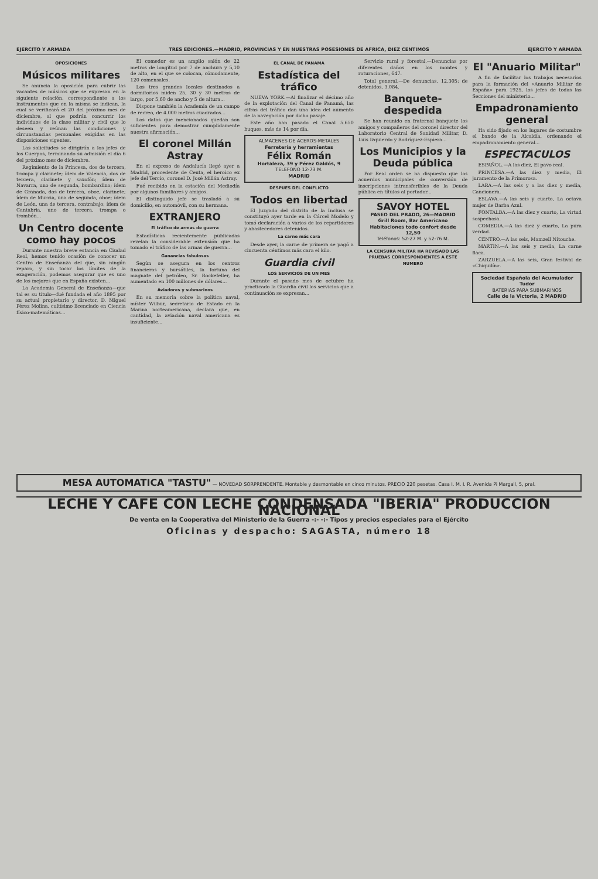EJERCITO Y ARMADA TRES EDICIONES.—MADRID, PROVINCIAS Y EN NUESTRAS POSESIONES DE AFRICA, DIEZ CENTIMOS EJERCITO Y ARMADA
OPOSICIONES
Músicos militares
Se anuncia la oposición para cubrir las vacantes de músicos que se expresan en la siguiente relación, correspondiente a los instrumentos que en la misma se indican, la cual se verificará el 20 del próximo mes de diciembre, al que podrán concurrir los individuos de la clase militar y civil que lo deseen y reúnan las condiciones y circunstancias personales exigidas en las disposiciones vigentes.
Las solicitudes se dirigirán a los jefes de los Cuerpos, terminando su admisión el día 6 del próximo mes de diciembre.
Regimiento de la Princesa, dos de tercera, trompa y clarinete; ídem de Valencia, dos de tercera, clarinete y saxofón; ídem de Navarra, uno de segunda, bombardino; ídem de Granada, dos de tercera, oboe, clarinete; ídem de Murcia, una de segunda, oboe; ídem de León, una de tercera, contrabajo; ídem de Cantabria, uno de tercera, trompa o trombón...
Un Centro docente como hay pocos
Durante nuestra breve estancia en Ciudad Real, hemos tenido ocasión de conocer un Centro de Enseñanza del que, sin ningún reparo, y sin tocar los límites de la exageración, podemos asegurar que es uno de los mejores que en España existen...
La Academia General de Enseñanza—que tal es su título—fué fundada el año 1895 por su actual propietario y director, D. Miguel Pérez Molina, cultísimo licenciado en Ciencia físico-matemáticas...
El comedor es un amplio salón de 22 metros de longitud por 7 de anchura y 5,10 de alto, en el que se colocan, cómodamente, 120 comensales.
Los tres grandes locales destinados a dormitorios miden 25, 30 y 30 metros de largo, por 5,60 de ancho y 5 de altura...
Dispone también la Academia de un campo de recreo, de 4.000 metros cuadrados...
Los datos que mencionados quedan son suficientes para demostrar cumplidamente nuestra afirmación...
El coronel Millán Astray
En el expreso de Andalucía llegó ayer a Madrid, procedente de Ceuta, el heroico ex jefe del Tercio, coronel D. José Millán Astray.
Fué recibido en la estación del Mediodía por algunos familiares y amigos.
El distinguido jefe se trasladó a su domicilio, en automóvil, con su hermana.
EXTRANJERO
El tráfico de armas de guerra
Estadísticas recientemente publicadas revelan la considerable extensión que ha tomado el tráfico de las armas de guerra...
Ganancias fabulosas
Según se asegura en los centros financieros y bursátiles, la fortuna del magnate del petróleo, Sr. Rockefeller, ha aumentado en 100 millones de dólares...
Aviadores y submarinos
En su memoria sobre la política naval, míster Wilbur, secretario de Estado en la Marina norteamericana, declara que, en cantidad, la aviación naval americana es insuficiente...
EL CANAL DE PANAMA
Estadística del tráfico
NUEVA YORK.—Al finalizar el décimo año de la explotación del Canal de Panamá, las cifras del tráfico dan una idea del aumento de la navegación por dicho pasaje.
Este año han pasado el Canal 5.650 buques, más de 14 por día.
ALMACENES DE ACEROS-METALES
Ferretería y herramientas
Félix Román
Hortaleza, 39 y Pérez Galdós, 9
TELEFONO 12-73 M.
MADRID
DESPUES DEL CONFLICTO
Todos en libertad
El Juzgado del distrito de la Inclusa se constituyó ayer tarde en la Cárcel Modelo y tomó declaración a varios de los repartidores y abastecedores detenidos.
La carne más cara
Desde ayer, la carne de primera se pagó a cincuenta céntimos más cara el kilo.
Guardia civil
LOS SERVICIOS DE UN MES
Durante el pasado mes de octubre ha practicado la Guardia civil los servicios que a continuación se expresan...
Servicio rural y forestal.—Denuncias por diferentes daños en los montes y roturaciones, 647.
Total general.—De denuncias, 12.305; de detenidos, 3.084.
Banquete-despedida
Se han reunido en fraternal banquete los amigos y compañeros del coronel director del Laboratorio Central de Sanidad Militar, D. Luis Izquierdo y Rodríguez-Espiera...
Los Municipios y la Deuda pública
Por Real orden se ha dispuesto que los acuerdos municipales de conversión de inscripciones intransferibles de la Deuda pública en títulos al portador...
SAVOY HOTEL
PASEO DEL PRADO, 26—MADRID
Grill Room, Bar Americano Habitaciones todo confort desde 12,50
Teléfonos: 52-27 M. y 52-76 M.
LA CENSURA MILITAR HA REVISADO LAS PRUEBAS CORRESPONDIENTES A ESTE NUMERO
El "Anuario Militar"
A fin de facilitar los trabajos necesarios para la formación del «Anuario Militar de España» para 1925, los jefes de todas las Secciones del ministerio...
Empadronamiento general
Ha sido fijado en los lugares de costumbre el bando de la Alcaldía, ordenando el empadronamiento general...
ESPECTACULOS
ESPAÑOL.—A las diez, El pavo real.
PRINCESA.—A las diez y media, El juramento de la Primorosa.
LARA.—A las seis y a las diez y media, Cancionera.
ESLAVA.—A las seis y cuarto, La octava mujer de Barba Azul.
FONTALBA.—A las diez y cuarto, La virtud sospechosa.
COMEDIA.—A las diez y cuarto, La pura verdad.
CENTRO.—A las seis, Mamzell Nitouche.
MARTIN.—A las seis y media, La carne flaca.
ZARZUELA.—A las seis, Gran festival de «Chiquilín».
Sociedad Española del Acumulador Tudor
BATERIAS PARA SUBMARINOS
Calle de la Victoria, 2 MADRID
MESA AUTOMATICA "TASTU" — NOVEDAD SORPRENDENTE. Montable y desmontable en cinco minutos. PRECIO 220 pesetas. Casa I. M. I. R. Avenida Pi Margall, 5, pral.
LECHE Y CAFE CON LECHE CONDENSADA "IBERIA" PRODUCCION NACIONAL
De venta en la Cooperativa del Ministerio de la Guerra -:- -:- Tipos y precios especiales para el Ejército
Oficinas y despacho: SAGASTA, número 18